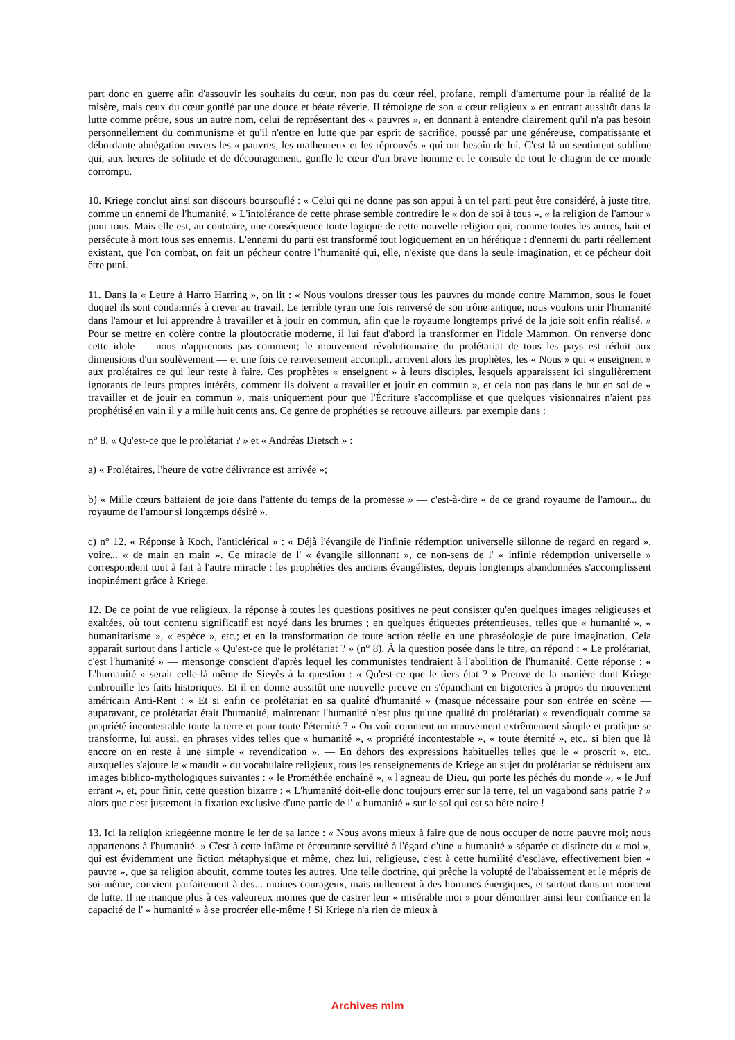part donc en guerre afin d'assouvir les souhaits du cœur, non pas du cœur réel, profane, rempli d'amertume pour la réalité de la misère, mais ceux du cœur gonflé par une douce et béate rêverie. Il témoigne de son « cœur religieux » en entrant aussitôt dans la lutte comme prêtre, sous un autre nom, celui de représentant des « pauvres », en donnant à entendre clairement qu'il n'a pas besoin personnellement du communisme et qu'il n'entre en lutte que par esprit de sacrifice, poussé par une généreuse, compatissante et débordante abnégation envers les « pauvres, les malheureux et les réprouvés » qui ont besoin de lui. C'est là un sentiment sublime qui, aux heures de solitude et de découragement, gonfle le cœur d'un brave homme et le console de tout le chagrin de ce monde corrompu.
10. Kriege conclut ainsi son discours boursouflé : « Celui qui ne donne pas son appui à un tel parti peut être considéré, à juste titre, comme un ennemi de l'humanité. » L'intolérance de cette phrase semble contredire le « don de soi à tous », « la religion de l'amour » pour tous. Mais elle est, au contraire, une conséquence toute logique de cette nouvelle religion qui, comme toutes les autres, hait et persécute à mort tous ses ennemis. L'ennemi du parti est transformé tout logiquement en un hérétique : d'ennemi du parti réellement existant, que l'on combat, on fait un pécheur contre l’humanité qui, elle, n'existe que dans la seule imagination, et ce pécheur doit être puni.
11. Dans la « Lettre à Harro Harring », on lit : « Nous voulons dresser tous les pauvres du monde contre Mammon, sous le fouet duquel ils sont condamnés à crever au travail. Le terrible tyran une fois renversé de son trône antique, nous voulons unir l'humanité dans l'amour et lui apprendre à travailler et à jouir en commun, afin que le royaume longtemps privé de la joie soit enfin réalisé. » Pour se mettre en colère contre la ploutocratie moderne, il lui faut d'abord la transformer en l'idole Mammon. On renverse donc cette idole — nous n'apprenons pas comment; le mouvement révolutionnaire du prolétariat de tous les pays est réduit aux dimensions d'un soulèvement — et une fois ce renversement accompli, arrivent alors les prophètes, les « Nous » qui « enseignent » aux prolétaires ce qui leur reste à faire. Ces prophètes « enseignent » à leurs disciples, lesquels apparaissent ici singulièrement ignorants de leurs propres intérêts, comment ils doivent « travailler et jouir en commun », et cela non pas dans le but en soi de « travailler et de jouir en commun », mais uniquement pour que l'Écriture s'accomplisse et que quelques visionnaires n'aient pas prophétisé en vain il y a mille huit cents ans. Ce genre de prophéties se retrouve ailleurs, par exemple dans :
n° 8. « Qu'est-ce que le prolétariat ? » et « Andréas Dietsch » :
a) « Prolétaires, l'heure de votre délivrance est arrivée »;
b) « Mille cœurs battaient de joie dans l'attente du temps de la promesse » — c'est-à-dire « de ce grand royaume de l'amour... du royaume de l'amour si longtemps désiré ».
c) n° 12. « Réponse à Koch, l'anticlérical » : « Déjà l'évangile de l'infinie rédemption universelle sillonne de regard en regard », voire... « de main en main ». Ce miracle de l' « évangile sillonnant », ce non-sens de l' « infinie rédemption universelle » correspondent tout à fait à l'autre miracle : les prophéties des anciens évangélistes, depuis longtemps abandonnées s'accomplissent inopinément grâce à Kriege.
12. De ce point de vue religieux, la réponse à toutes les questions positives ne peut consister qu'en quelques images religieuses et exaltées, où tout contenu significatif est noyé dans les brumes ; en quelques étiquettes prétentieuses, telles que « humanité », « humanitarisme », « espèce », etc.; et en la transformation de toute action réelle en une phraséologie de pure imagination. Cela apparaît surtout dans l'article « Qu'est-ce que le prolétariat ? » (n° 8). À la question posée dans le titre, on répond : « Le prolétariat, c'est l'humanité » — mensonge conscient d'après lequel les communistes tendraient à l'abolition de l'humanité. Cette réponse : « L'humanité » serait celle-là même de Sieyès à la question : « Qu'est-ce que le tiers état ? » Preuve de la manière dont Kriege embrouille les faits historiques. Et il en donne aussitôt une nouvelle preuve en s'épanchant en bigoteries à propos du mouvement américain Anti-Rent : « Et si enfin ce prolétariat en sa qualité d'humanité » (masque nécessaire pour son entrée en scène — auparavant, ce prolétariat était l'humanité, maintenant l'humanité n'est plus qu'une qualité du prolétariat) « revendiquait comme sa propriété incontestable toute la terre et pour toute l'éternité ? » On voit comment un mouvement extrêmement simple et pratique se transforme, lui aussi, en phrases vides telles que « humanité », « propriété incontestable », « toute éternité », etc., si bien que là encore on en reste à une simple « revendication ». — En dehors des expressions habituelles telles que le « proscrit », etc., auxquelles s'ajoute le « maudit » du vocabulaire religieux, tous les renseignements de Kriege au sujet du prolétariat se réduisent aux images biblico-mythologiques suivantes : « le Prométhée enchaîné », « l'agneau de Dieu, qui porte les péchés du monde », « le Juif errant », et, pour finir, cette question bizarre : « L'humanité doit-elle donc toujours errer sur la terre, tel un vagabond sans patrie ? » alors que c'est justement la fixation exclusive d'une partie de l' « humanité » sur le sol qui est sa bête noire !
13. Ici la religion kriegéenne montre le fer de sa lance : « Nous avons mieux à faire que de nous occuper de notre pauvre moi; nous appartenons à l'humanité. » C'est à cette infâme et écœurante servilité à l'égard d'une « humanité » séparée et distincte du « moi », qui est évidemment une fiction métaphysique et même, chez lui, religieuse, c'est à cette humilité d'esclave, effectivement bien « pauvre », que sa religion aboutit, comme toutes les autres. Une telle doctrine, qui prêche la volupté de l'abaissement et le mépris de soi-même, convient parfaitement à des... moines courageux, mais nullement à des hommes énergiques, et surtout dans un moment de lutte. Il ne manque plus à ces valeureux moines que de castrer leur « misérable moi » pour démontrer ainsi leur confiance en la capacité de l' « humanité » à se procréer elle-même ! Si Kriege n'a rien de mieux à
Archives mlm